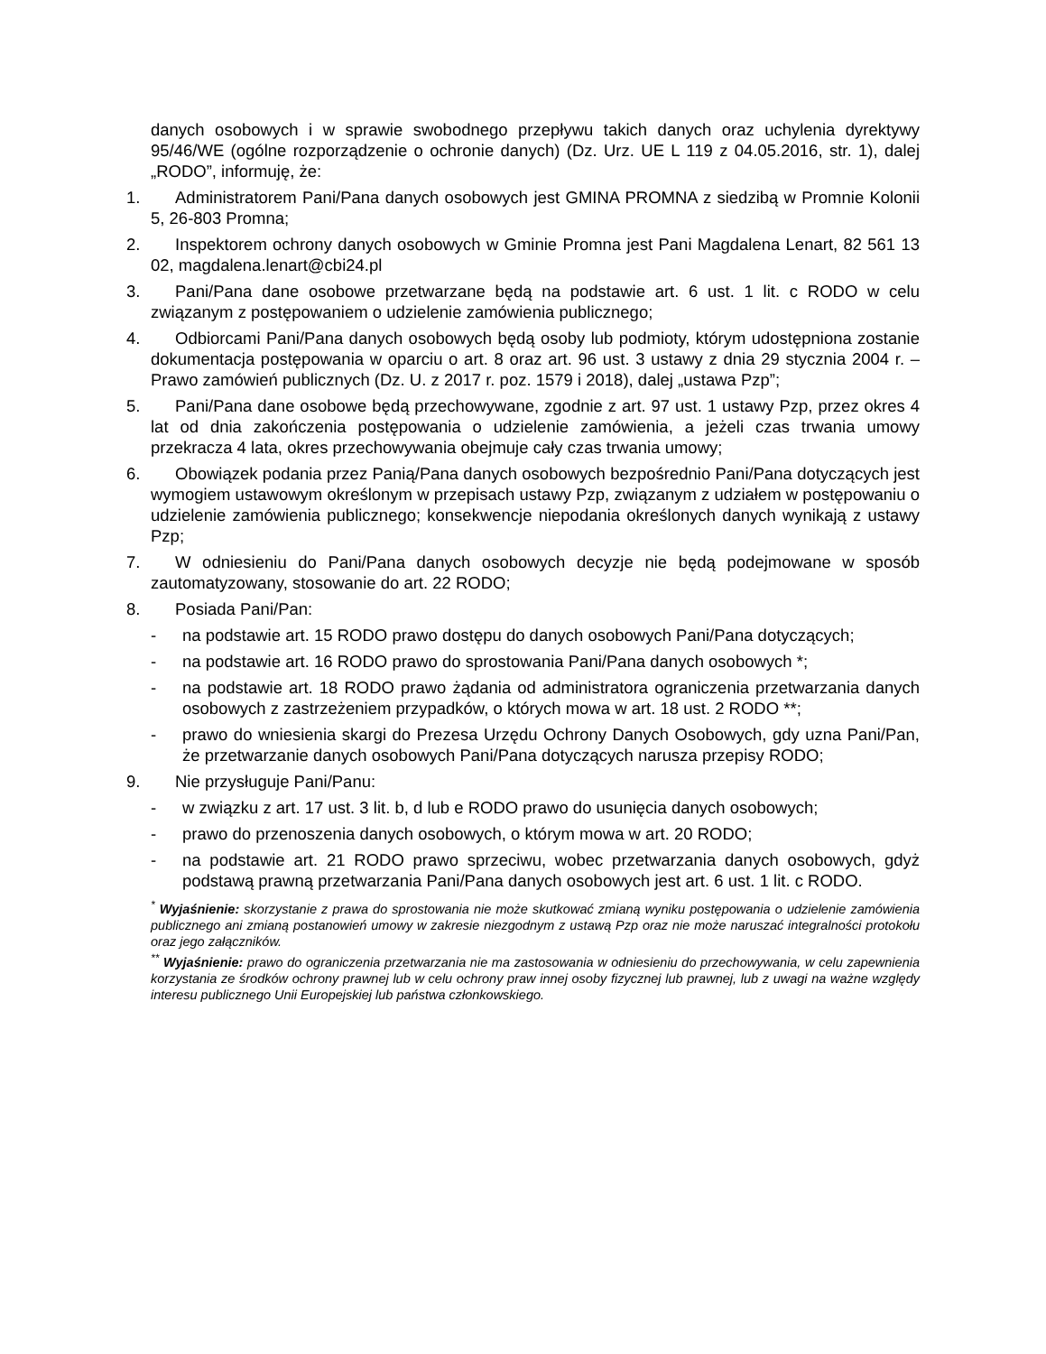danych osobowych i w sprawie swobodnego przepływu takich danych oraz uchylenia dyrektywy 95/46/WE (ogólne rozporządzenie o ochronie danych) (Dz. Urz. UE L 119 z 04.05.2016, str. 1), dalej „RODO”, informuję, że:
1. Administratorem Pani/Pana danych osobowych jest GMINA PROMNA z siedzibą w Promnie Kolonii 5, 26-803 Promna;
2. Inspektorem ochrony danych osobowych w Gminie Promna jest Pani Magdalena Lenart, 82 561 13 02, magdalena.lenart@cbi24.pl
3. Pani/Pana dane osobowe przetwarzane będą na podstawie art. 6 ust. 1 lit. c RODO w celu związanym z postępowaniem o udzielenie zamówienia publicznego;
4. Odbiorcami Pani/Pana danych osobowych będą osoby lub podmioty, którym udostępniona zostanie dokumentacja postępowania w oparciu o art. 8 oraz art. 96 ust. 3 ustawy z dnia 29 stycznia 2004 r. – Prawo zamówień publicznych (Dz. U. z 2017 r. poz. 1579 i 2018), dalej „ustawa Pzp”;
5. Pani/Pana dane osobowe będą przechowywane, zgodnie z art. 97 ust. 1 ustawy Pzp, przez okres 4 lat od dnia zakończenia postępowania o udzielenie zamówienia, a jeżeli czas trwania umowy przekracza 4 lata, okres przechowywania obejmuje cały czas trwania umowy;
6. Obowiązek podania przez Panią/Pana danych osobowych bezpośrednio Pani/Pana dotyczących jest wymogiem ustawowym określonym w przepisach ustawy Pzp, związanym z udziałem w postępowaniu o udzielenie zamówienia publicznego; konsekwencje niepodania określonych danych wynikają z ustawy Pzp;
7. W odniesieniu do Pani/Pana danych osobowych decyzje nie będą podejmowane w sposób zautomatyzowany, stosowanie do art. 22 RODO;
8. Posiada Pani/Pan:
- na podstawie art. 15 RODO prawo dostępu do danych osobowych Pani/Pana dotyczących;
- na podstawie art. 16 RODO prawo do sprostowania Pani/Pana danych osobowych *;
- na podstawie art. 18 RODO prawo żądania od administratora ograniczenia przetwarzania danych osobowych z zastrzeżeniem przypadków, o których mowa w art. 18 ust. 2 RODO **;
- prawo do wniesienia skargi do Prezesa Urzędu Ochrony Danych Osobowych, gdy uzna Pani/Pan, że przetwarzanie danych osobowych Pani/Pana dotyczących narusza przepisy RODO;
9. Nie przysługuje Pani/Panu:
- w związku z art. 17 ust. 3 lit. b, d lub e RODO prawo do usunięcia danych osobowych;
- prawo do przenoszenia danych osobowych, o którym mowa w art. 20 RODO;
- na podstawie art. 21 RODO prawo sprzeciwu, wobec przetwarzania danych osobowych, gdyż podstawą prawną przetwarzania Pani/Pana danych osobowych jest art. 6 ust. 1 lit. c RODO.
<sup>*</sup> Wyjaśnienie: skorzystanie z prawa do sprostowania nie może skutkować zmianą wyniku postępowania o udzielenie zamówienia publicznego ani zmianą postanowień umowy w zakresie niezgodnym z ustawą Pzp oraz nie może naruszać integralności protokołu oraz jego załączników.
<sup>**</sup> Wyjaśnienie: prawo do ograniczenia przetwarzania nie ma zastosowania w odniesieniu do przechowywania, w celu zapewnienia korzystania ze środków ochrony prawnej lub w celu ochrony praw innej osoby fizycznej lub prawnej, lub z uwagi na ważne względy interesu publicznego Unii Europejskiej lub państwa członkowskiego.